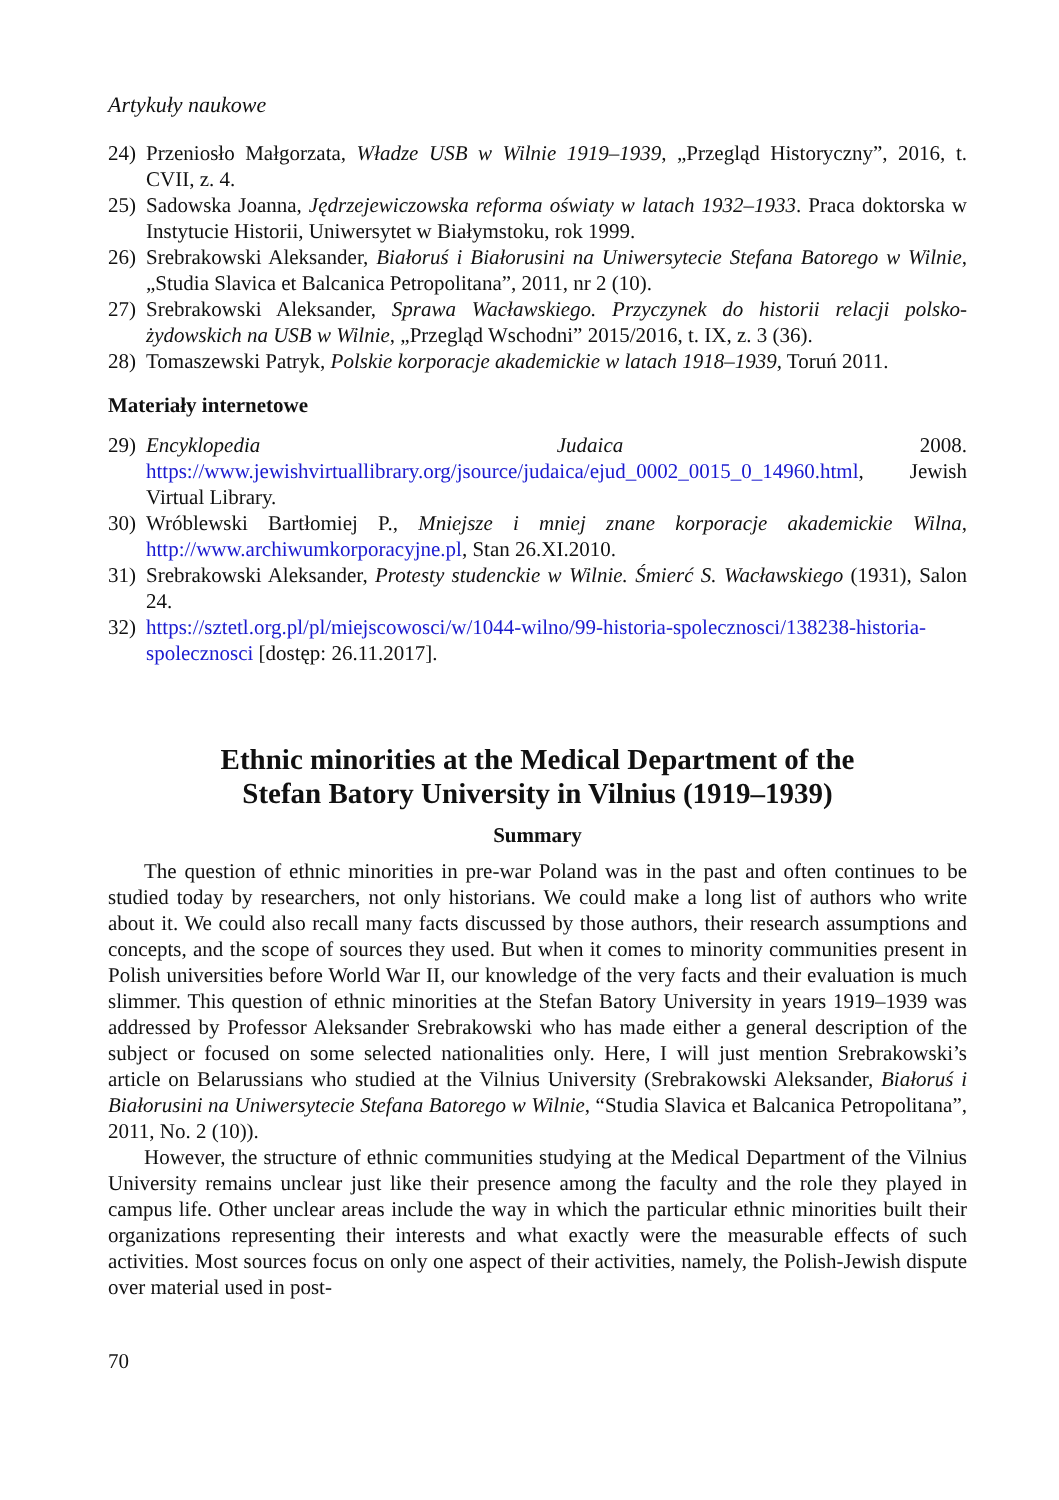Artykuły naukowe
24) Przeniosło Małgorzata, Władze USB w Wilnie 1919–1939, „Przegląd Historyczny”, 2016, t. CVII, z. 4.
25) Sadowska Joanna, Jędrzejewiczowska reforma oświaty w latach 1932–1933. Praca doktorska w Instytucie Historii, Uniwersytet w Białymstoku, rok 1999.
26) Srebrakowski Aleksander, Białoruś i Białorusini na Uniwersytecie Stefana Batorego w Wilnie, „Studia Slavica et Balcanica Petropolitana”, 2011, nr 2 (10).
27) Srebrakowski Aleksander, Sprawa Wacławskiego. Przyczynek do historii relacji polsko-żydowskich na USB w Wilnie, „Przegląd Wschodni” 2015/2016, t. IX, z. 3 (36).
28) Tomaszewski Patryk, Polskie korporacje akademickie w latach 1918–1939, Toruń 2011.
Materiały internetowe
29) Encyklopedia Judaica 2008. https://www.jewishvirtuallibrary.org/jsource/judaica/ejud_0002_0015_0_14960.html, Jewish Virtual Library.
30) Wróblewski Bartłomiej P., Mniejsze i mniej znane korporacje akademickie Wilna, http://www.archiwumkorporacyjne.pl, Stan 26.XI.2010.
31) Srebrakowski Aleksander, Protesty studenckie w Wilnie. Śmierć S. Wacławskiego (1931), Salon 24.
32) https://sztetl.org.pl/pl/miejscowosci/w/1044-wilno/99-historia-spolecznosci/138238-historia-spolecznosci [dostęp: 26.11.2017].
Ethnic minorities at the Medical Department of the
Stefan Batory University in Vilnius (1919–1939)
Summary
The question of ethnic minorities in pre-war Poland was in the past and often continues to be studied today by researchers, not only historians. We could make a long list of authors who write about it. We could also recall many facts discussed by those authors, their research assumptions and concepts, and the scope of sources they used. But when it comes to minority communities present in Polish universities before World War II, our knowledge of the very facts and their evaluation is much slimmer. This question of ethnic minorities at the Stefan Batory University in years 1919–1939 was addressed by Professor Aleksander Srebrakowski who has made either a general description of the subject or focused on some selected nationalities only. Here, I will just mention Srebrakowski’s article on Belarussians who studied at the Vilnius University (Srebrakowski Aleksander, Białoruś i Białorusini na Uniwersytecie Stefana Batorego w Wilnie, “Studia Slavica et Balcanica Petropolitana”, 2011, No. 2 (10)).
However, the structure of ethnic communities studying at the Medical Department of the Vilnius University remains unclear just like their presence among the faculty and the role they played in campus life. Other unclear areas include the way in which the particular ethnic minorities built their organizations representing their interests and what exactly were the measurable effects of such activities. Most sources focus on only one aspect of their activities, namely, the Polish-Jewish dispute over material used in post-
70